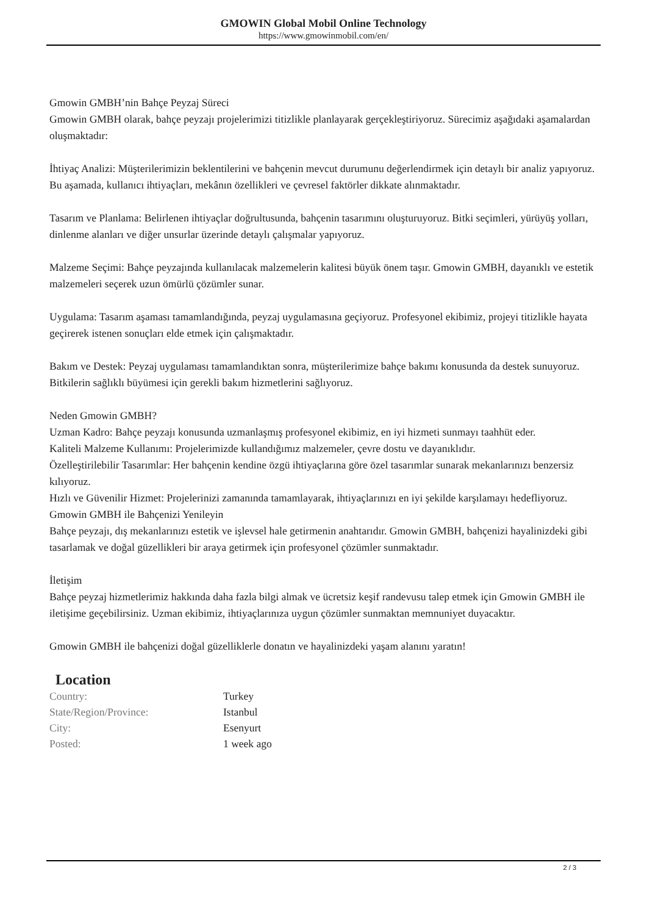GMOWIN Global Mobil Online Technology
https://www.gmowinmobil.com/en/
Gmowin GMBH’nin Bahçe Peyzaj Süreci
Gmowin GMBH olarak, bahçe peyzajı projelerimizi titizlikle planlayarak gerçekleştiriyoruz. Sürecimiz aşağıdaki aşamalardan oluşmaktadır:
İhtiyaç Analizi: Müşterilerimizin beklentilerini ve bahçenin mevcut durumunu değerlendirmek için detaylı bir analiz yapıyoruz. Bu aşamada, kullanıcı ihtiyaçları, mekânın özellikleri ve çevresel faktörler dikkate alınmaktadır.
Tasarım ve Planlama: Belirlenen ihtiyaçlar doğrultusunda, bahçenin tasarımını oluşturuyoruz. Bitki seçimleri, yürüyüş yolları, dinlenme alanları ve diğer unsurlar üzerinde detaylı çalışmalar yapıyoruz.
Malzeme Seçimi: Bahçe peyzajında kullanılacak malzemelerin kalitesi büyük önem taşır. Gmowin GMBH, dayanıklı ve estetik malzemeleri seçerek uzun ömürlü çözümler sunar.
Uygulama: Tasarım aşaması tamamlandığında, peyzaj uygulamasına geçiyoruz. Profesyonel ekibimiz, projeyi titizlikle hayata geçirerek istenen sonuçları elde etmek için çalışmaktadır.
Bakım ve Destek: Peyzaj uygulaması tamamlandıktan sonra, müşterilerimize bahçe bakımı konusunda da destek sunuyoruz. Bitkilerin sağlıklı büyümesi için gerekli bakım hizmetlerini sağlıyoruz.
Neden Gmowin GMBH?
Uzman Kadro: Bahçe peyzajı konusunda uzmanlaşmış profesyonel ekibimiz, en iyi hizmeti sunmayı taahhüt eder.
Kaliteli Malzeme Kullanımı: Projelerimizde kullandığımız malzemeler, çevre dostu ve dayanıklıdır.
Özelleştirilebilir Tasarımlar: Her bahçenin kendine özgü ihtiyaçlarına göre özel tasarımlar sunarak mekanlarınızı benzersiz kılıyoruz.
Hızlı ve Güvenilir Hizmet: Projelerinizi zamanında tamamlayarak, ihtiyaçlarınızı en iyi şekilde karşılamayı hedefliyoruz.
Gmowin GMBH ile Bahçenizi Yenileyin
Bahçe peyzajı, dış mekanlarınızı estetik ve işlevsel hale getirmenin anahtarıdır. Gmowin GMBH, bahçenizi hayalinizdeki gibi tasarlamak ve doğal güzellikleri bir araya getirmek için profesyonel çözümler sunmaktadır.
İletişim
Bahçe peyzaj hizmetlerimiz hakkında daha fazla bilgi almak ve ücretsiz keşif randevusu talep etmek için Gmowin GMBH ile iletişime geçebilirsiniz. Uzman ekibimiz, ihtiyaçlarınıza uygun çözümler sunmaktan memnuniyet duyacaktır.
Gmowin GMBH ile bahçenizi doğal güzelliklerle donatın ve hayalinizdeki yaşam alanını yaratın!
Location
| Country: | Turkey |
| State/Region/Province: | Istanbul |
| City: | Esenyurt |
| Posted: | 1 week ago |
2 / 3